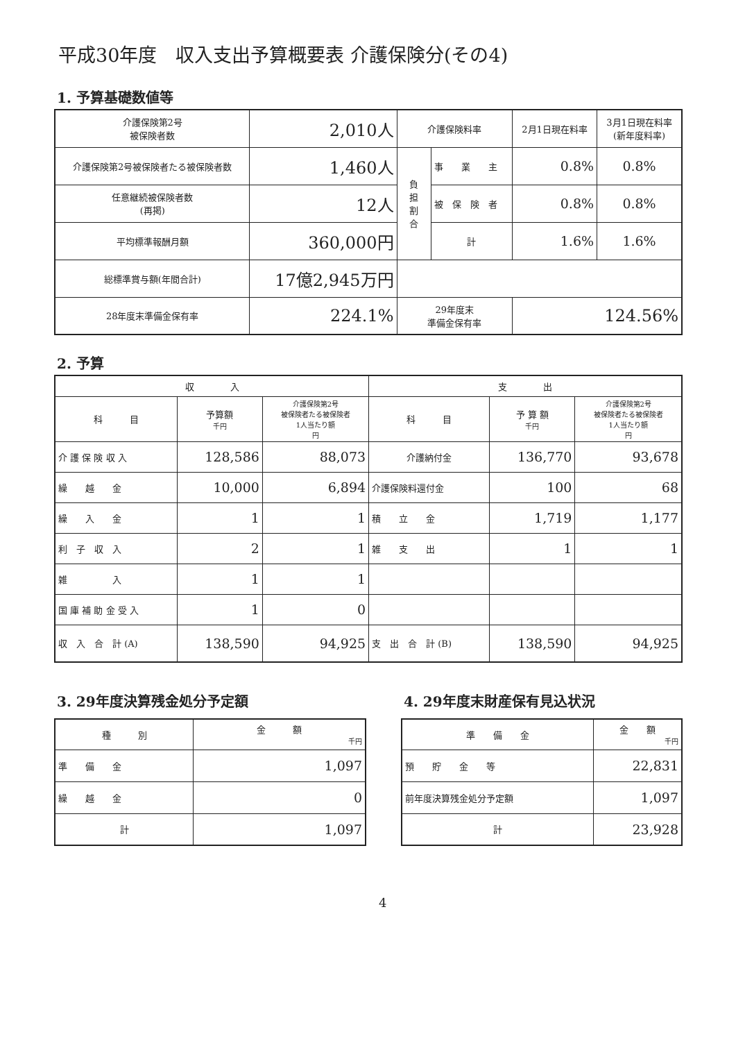平成30年度　収入支出予算概要表 介護保険分(その4)
1. 予算基礎数値等
| 介護保険第2号 被保険者数 | 2,010人 | 介護保険料率 | | 2月1日現在料率 | 3月1日現在料率 (新年度料率) |
| 介護保険第2号被保険者たる被保険者数 | 1,460人 | 負 担 割 合 | 事 業 主 | 0.8% | 0.8% |
| 任意継続被保険者数 (再掲) | 12人 | | 被 保 険 者 | 0.8% | 0.8% |
| 平均標準報酬月額 | 360,000円 | | 計 | 1.6% | 1.6% |
| 総標準賞与額(年間合計) | 17億2,945万円 | | | | |
| 28年度末準備金保有率 | 224.1% | 29年度末 準備金保有率 | | 124.56% | |
2. 予算
| 収 入 | | | 支 出 | | |
| 科 目 | 予算額 千円 | 介護保険第2号 被保険者たる被保険者 1人当たり額 円 | 科 目 | 予 算 額 千円 | 介護保険第2号 被保険者たる被保険者 1人当たり額 円 |
| 介 護 保 険 収 入 | 128,586 | 88,073 | 介護納付金 | 136,770 | 93,678 |
| 繰 越 金 | 10,000 | 6,894 | 介護保険料還付金 | 100 | 68 |
| 繰 入 金 | 1 | 1 | 積 立 金 | 1,719 | 1,177 |
| 利 子 収 入 | 2 | 1 | 雑 支 出 | 1 | 1 |
| 雑 入 | 1 | 1 | | | |
| 国 庫 補 助 金 受 入 | 1 | 0 | | | |
| 収 入 合 計 (A) | 138,590 | 94,925 | 支 出 合 計 (B) | 138,590 | 94,925 |
3. 29年度決算残金処分予定額
| 種 別 | 金 額 千円 |
| 準 備 金 | 1,097 |
| 繰 越 金 | 0 |
| 計 | 1,097 |
4. 29年度末財産保有見込状況
| 準 備 金 | 金 額 千円 |
| 預 貯 金 等 | 22,831 |
| 前年度決算残金処分予定額 | 1,097 |
| 計 | 23,928 |
4